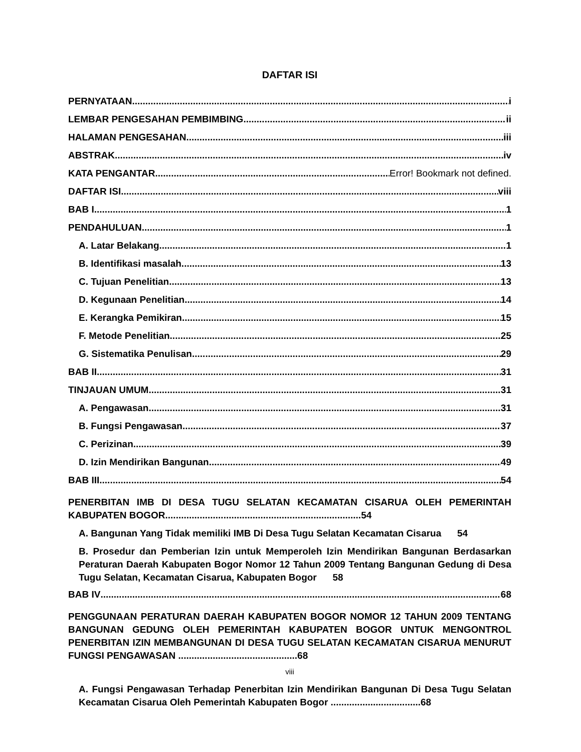DAFTAR ISI
PERNYATAAN i
LEMBAR PENGESAHAN PEMBIMBING ii
HALAMAN PENGESAHAN iii
ABSTRAK iv
KATA PENGANTAR Error! Bookmark not defined.
DAFTAR ISI viii
BAB I 1
PENDAHULUAN 1
A. Latar Belakang 1
B. Identifikasi masalah 13
C. Tujuan Penelitian 13
D. Kegunaan Penelitian 14
E. Kerangka Pemikiran 15
F. Metode Penelitian 25
G. Sistematika Penulisan 29
BAB II 31
TINJAUAN UMUM 31
A. Pengawasan 31
B. Fungsi Pengawasan 37
C. Perizinan 39
D. Izin Mendirikan Bangunan 49
BAB III 54
PENERBITAN IMB DI DESA TUGU SELATAN KECAMATAN CISARUA OLEH PEMERINTAH KABUPATEN BOGOR..........................................................................54
A. Bangunan Yang Tidak memiliki IMB Di Desa Tugu Selatan Kecamatan Cisarua 54
B. Prosedur dan Pemberian Izin untuk Memperoleh Izin Mendirikan Bangunan Berdasarkan Peraturan Daerah Kabupaten Bogor Nomor 12 Tahun 2009 Tentang Bangunan Gedung di Desa Tugu Selatan, Kecamatan Cisarua, Kabupaten Bogor 58
BAB IV 68
PENGGUNAAN PERATURAN DAERAH KABUPATEN BOGOR NOMOR 12 TAHUN 2009 TENTANG BANGUNAN GEDUNG OLEH PEMERINTAH KABUPATEN BOGOR UNTUK MENGONTROL PENERBITAN IZIN MEMBANGUNAN DI DESA TUGU SELATAN KECAMATAN CISARUA MENURUT FUNGSI PENGAWASAN .............................................68
viii
A. Fungsi Pengawasan Terhadap Penerbitan Izin Mendirikan Bangunan Di Desa Tugu Selatan Kecamatan Cisarua Oleh Pemerintah Kabupaten Bogor ..................................68